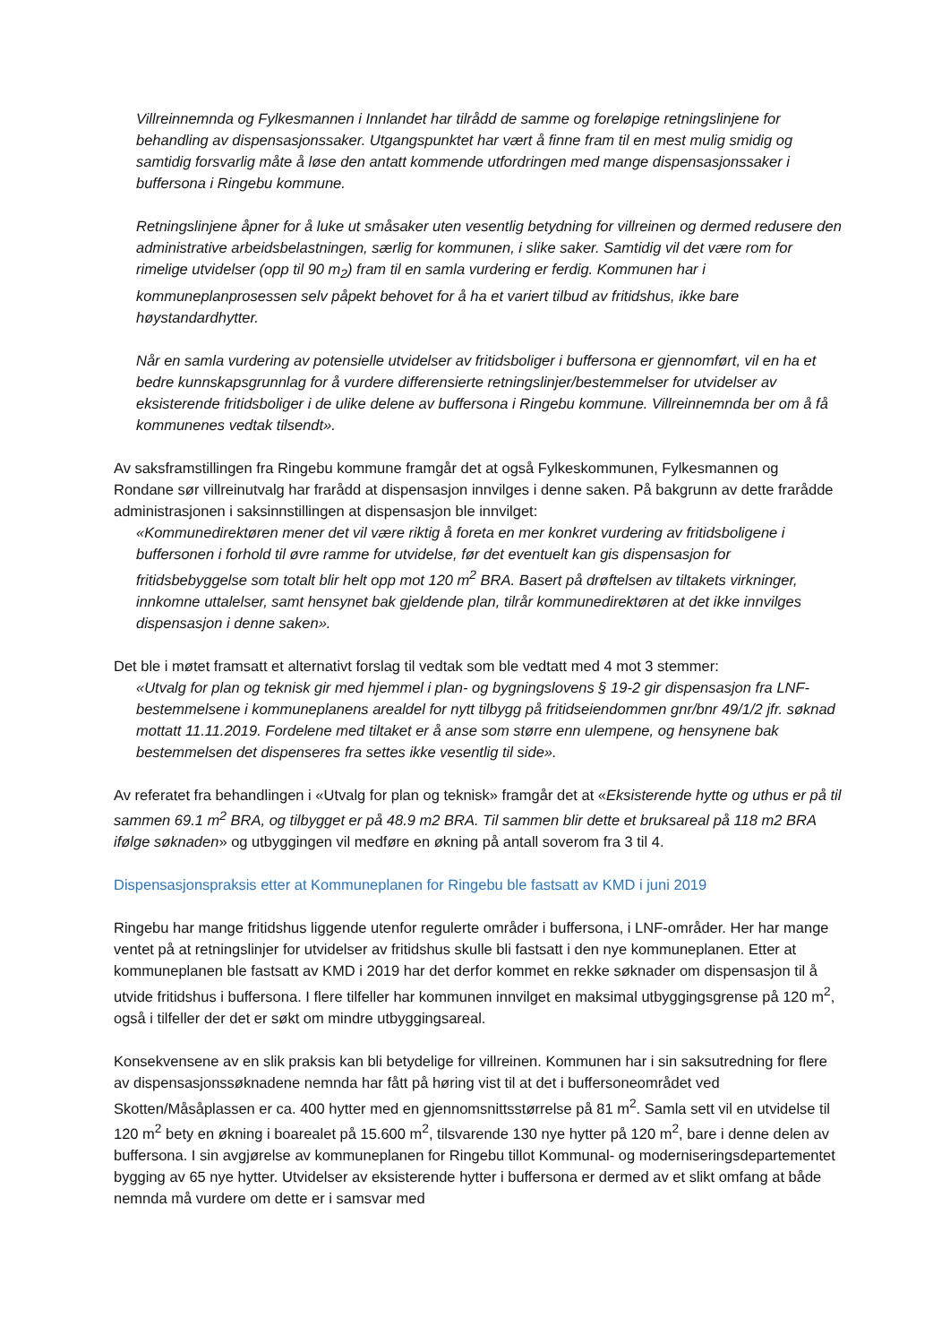Villreinnemnda og Fylkesmannen i Innlandet har tilrådd de samme og foreløpige retningslinjene for behandling av dispensasjonssaker. Utgangspunktet har vært å finne fram til en mest mulig smidig og samtidig forsvarlig måte å løse den antatt kommende utfordringen med mange dispensasjonssaker i buffersona i Ringebu kommune.
Retningslinjene åpner for å luke ut småsaker uten vesentlig betydning for villreinen og dermed redusere den administrative arbeidsbelastningen, særlig for kommunen, i slike saker. Samtidig vil det være rom for rimelige utvidelser (opp til 90 m<sub>2</sub>) fram til en samla vurdering er ferdig. Kommunen har i kommuneplanprosessen selv påpekt behovet for å ha et variert tilbud av fritidshus, ikke bare høystandardhytter.
Når en samla vurdering av potensielle utvidelser av fritidsboliger i buffersona er gjennomført, vil en ha et bedre kunnskapsgrunnlag for å vurdere differensierte retningslinjer/bestemmelser for utvidelser av eksisterende fritidsboliger i de ulike delene av buffersona i Ringebu kommune. Villreinnemnda ber om å få kommunenes vedtak tilsendt».
Av saksframstillingen fra Ringebu kommune framgår det at også Fylkeskommunen, Fylkesmannen og Rondane sør villreinutvalg har frarådd at dispensasjon innvilges i denne saken. På bakgrunn av dette frarådde administrasjonen i saksinnstillingen at dispensasjon ble innvilget:
«Kommunedirektøren mener det vil være riktig å foreta en mer konkret vurdering av fritidsboligene i buffersonen i forhold til øvre ramme for utvidelse, før det eventuelt kan gis dispensasjon for fritidsbebyggelse som totalt blir helt opp mot 120 m<sup>2</sup> BRA. Basert på drøftelsen av tiltakets virkninger, innkomne uttalelser, samt hensynet bak gjeldende plan, tilrår kommunedirektøren at det ikke innvilges dispensasjon i denne saken».
Det ble i møtet framsatt et alternativt forslag til vedtak som ble vedtatt med 4 mot 3 stemmer:
«Utvalg for plan og teknisk gir med hjemmel i plan- og bygningslovens § 19-2 gir dispensasjon fra LNF-bestemmelsene i kommuneplanens arealdel for nytt tilbygg på fritidseiendommen gnr/bnr 49/1/2 jfr. søknad mottatt 11.11.2019. Fordelene med tiltaket er å anse som større enn ulempene, og hensynene bak bestemmelsen det dispenseres fra settes ikke vesentlig til side».
Av referatet fra behandlingen i «Utvalg for plan og teknisk» framgår det at «Eksisterende hytte og uthus er på til sammen 69.1 m<sup>2</sup> BRA, og tilbygget er på 48.9 m2 BRA. Til sammen blir dette et bruksareal på 118 m2 BRA ifølge søknaden» og utbyggingen vil medføre en økning på antall soverom fra 3 til 4.
Dispensasjonspraksis etter at Kommuneplanen for Ringebu ble fastsatt av KMD i juni 2019
Ringebu har mange fritidshus liggende utenfor regulerte områder i buffersona, i LNF-områder. Her har mange ventet på at retningslinjer for utvidelser av fritidshus skulle bli fastsatt i den nye kommuneplanen. Etter at kommuneplanen ble fastsatt av KMD i 2019 har det derfor kommet en rekke søknader om dispensasjon til å utvide fritidshus i buffersona. I flere tilfeller har kommunen innvilget en maksimal utbyggingsgrense på 120 m<sup>2</sup>, også i tilfeller der det er søkt om mindre utbyggingsareal.
Konsekvensene av en slik praksis kan bli betydelige for villreinen. Kommunen har i sin saksutredning for flere av dispensasjonssøknadene nemnda har fått på høring vist til at det i buffersoneområdet ved Skotten/Måsåplassen er ca. 400 hytter med en gjennomsnittsstørrelse på 81 m<sup>2</sup>. Samla sett vil en utvidelse til 120 m<sup>2</sup> bety en økning i boarealet på 15.600 m<sup>2</sup>, tilsvarende 130 nye hytter på 120 m<sup>2</sup>, bare i denne delen av buffersona. I sin avgjørelse av kommuneplanen for Ringebu tillot Kommunal- og moderniseringsdepartementet bygging av 65 nye hytter. Utvidelser av eksisterende hytter i buffersona er dermed av et slikt omfang at både nemnda må vurdere om dette er i samsvar med